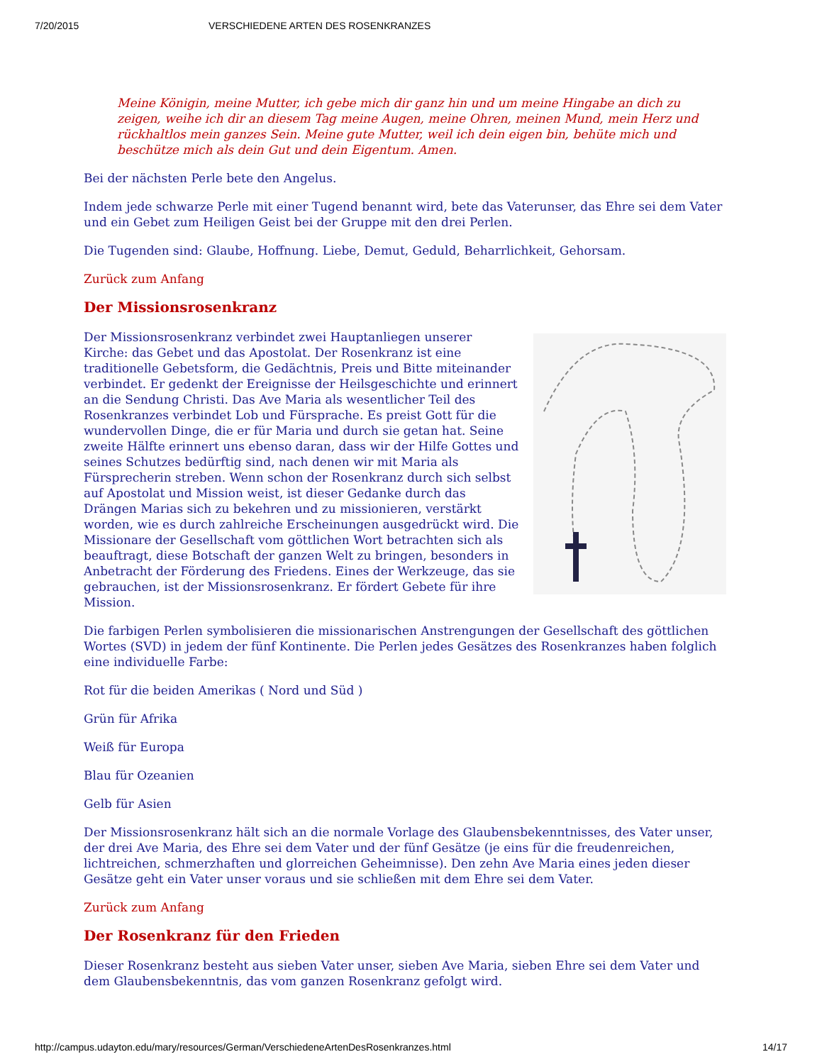7/20/2015 VERSCHIEDENE ARTEN DES ROSENKRANZES
Meine Königin, meine Mutter, ich gebe mich dir ganz hin und um meine Hingabe an dich zu zeigen, weihe ich dir an diesem Tag meine Augen, meine Ohren, meinen Mund, mein Herz und rückhaltlos mein ganzes Sein. Meine gute Mutter, weil ich dein eigen bin, behüte mich und beschütze mich als dein Gut und dein Eigentum. Amen.
Bei der nächsten Perle bete den Angelus.
Indem jede schwarze Perle mit einer Tugend benannt wird, bete das Vaterunser, das Ehre sei dem Vater und ein Gebet zum Heiligen Geist bei der Gruppe mit den drei Perlen.
Die Tugenden sind: Glaube, Hoffnung. Liebe, Demut, Geduld, Beharrlichkeit, Gehorsam.
Zurück zum Anfang
Der Missionsrosenkranz
Der Missionsrosenkranz verbindet zwei Hauptanliegen unserer Kirche: das Gebet und das Apostolat. Der Rosenkranz ist eine traditionelle Gebetsform, die Gedächtnis, Preis und Bitte miteinander verbindet. Er gedenkt der Ereignisse der Heilsgeschichte und erinnert an die Sendung Christi. Das Ave Maria als wesentlicher Teil des Rosenkranzes verbindet Lob und Fürsprache. Es preist Gott für die wundervollen Dinge, die er für Maria und durch sie getan hat. Seine zweite Hälfte erinnert uns ebenso daran, dass wir der Hilfe Gottes und seines Schutzes bedürftig sind, nach denen wir mit Maria als Fürsprecherin streben. Wenn schon der Rosenkranz durch sich selbst auf Apostolat und Mission weist, ist dieser Gedanke durch das Drängen Marias sich zu bekehren und zu missionieren, verstärkt worden, wie es durch zahlreiche Erscheinungen ausgedrückt wird. Die Missionare der Gesellschaft vom göttlichen Wort betrachten sich als beauftragt, diese Botschaft der ganzen Welt zu bringen, besonders in Anbetracht der Förderung des Friedens. Eines der Werkzeuge, das sie gebrauchen, ist der Missionsrosenkranz. Er fördert Gebete für ihre Mission.
Die farbigen Perlen symbolisieren die missionarischen Anstrengungen der Gesellschaft des göttlichen Wortes (SVD) in jedem der fünf Kontinente. Die Perlen jedes Gesätzes des Rosenkranzes haben folglich eine individuelle Farbe:
Rot für die beiden Amerikas ( Nord und Süd )
Grün für Afrika
Weiß für Europa
Blau für Ozeanien
Gelb für Asien
Der Missionsrosenkranz hält sich an die normale Vorlage des Glaubensbekenntnisses, des Vater unser, der drei Ave Maria, des Ehre sei dem Vater und der fünf Gesätze (je eins für die freudenreichen, lichtreichen, schmerzhaften und glorreichen Geheimnisse). Den zehn Ave Maria eines jeden dieser Gesätze geht ein Vater unser voraus und sie schließen mit dem Ehre sei dem Vater.
Zurück zum Anfang
Der Rosenkranz für den Frieden
Dieser Rosenkranz besteht aus sieben Vater unser, sieben Ave Maria, sieben Ehre sei dem Vater und dem Glaubensbekenntnis, das vom ganzen Rosenkranz gefolgt wird.
http://campus.udayton.edu/mary/resources/German/VerschiedeneArtenDesRosenkranzes.html 14/17